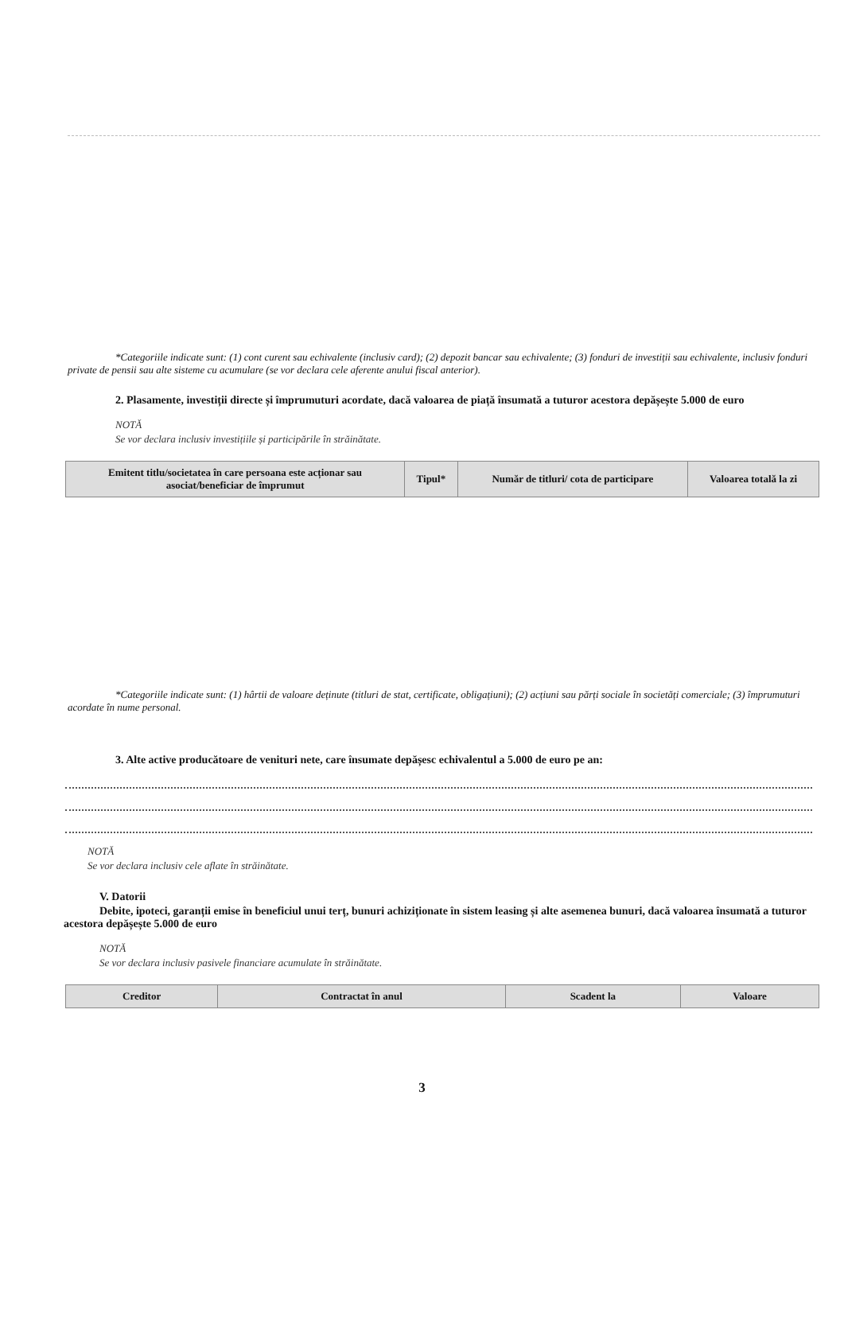*Categoriile indicate sunt: (1) cont curent sau echivalente (inclusiv card); (2) depozit bancar sau echivalente; (3) fonduri de investiții sau echivalente, inclusiv fonduri private de pensii sau alte sisteme cu acumulare (se vor declara cele aferente anului fiscal anterior).
2. Plasamente, investiții directe și împrumuturi acordate, dacă valoarea de piață însumată a tuturor acestora depășește 5.000 de euro
NOTĂ
Se vor declara inclusiv investițiile și participările în străinătate.
| Emitent titlu/societatea în care persoana este acționar sau asociat/beneficiar de împrumut | Tipul* | Număr de titluri/ cota de participare | Valoarea totală la zi |
| --- | --- | --- | --- |
*Categoriile indicate sunt: (1) hârtii de valoare deținute (titluri de stat, certificate, obligațiuni); (2) acțiuni sau părți sociale în societăți comerciale; (3) împrumuturi acordate în nume personal.
3. Alte active producătoare de venituri nete, care însumate depășesc echivalentul a 5.000 de euro pe an:
NOTĂ
Se vor declara inclusiv cele aflate în străinătate.
V. Datorii
Debite, ipoteci, garanții emise în beneficiul unui terț, bunuri achiziționate în sistem leasing și alte asemenea bunuri, dacă valoarea însumată a tuturor acestora depășește 5.000 de euro
NOTĂ
Se vor declara inclusiv pasivele financiare acumulate în străinătate.
| Creditor | Contractat în anul | Scadent la | Valoare |
| --- | --- | --- | --- |
3